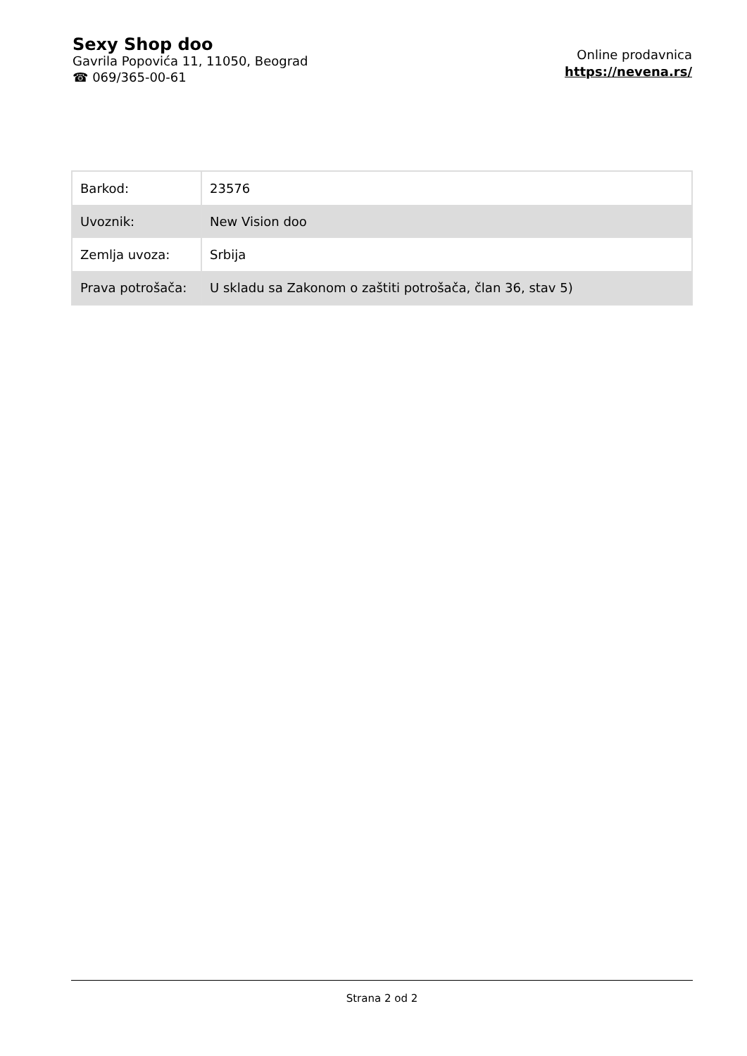Sexy Shop doo
Gavrila Popovića 11, 11050, Beograd
☎ 069/365-00-61
Online prodavnica
https://nevena.rs/
| Barkod: | 23576 |
| Uvoznik: | New Vision doo |
| Zemlja uvoza: | Srbija |
| Prava potrošača: | U skladu sa Zakonom o zaštiti potrošača, član 36, stav 5) |
Strana 2 od 2